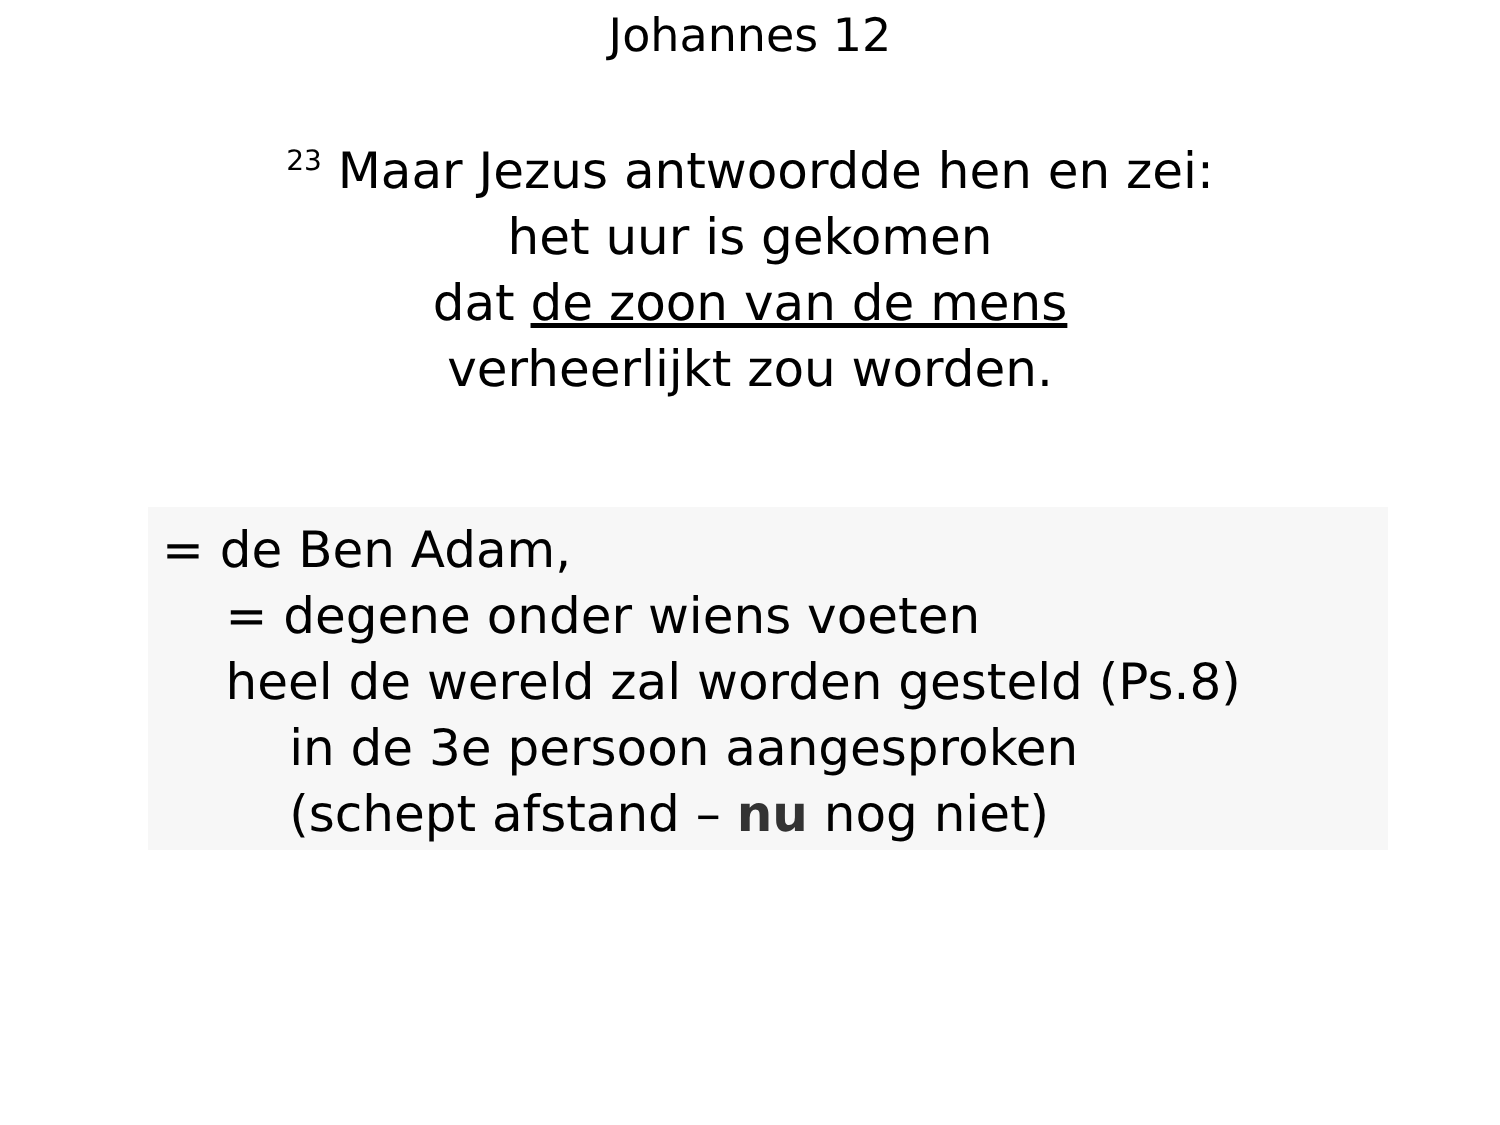Johannes 12
<sup>23</sup> Maar Jezus antwoordde hen en zei:
het uur is gekomen
dat de zoon van de mens
verheerlijkt zou worden.
= de Ben Adam,
= degene onder wiens voeten
heel de wereld zal worden gesteld (Ps.8)
in de 3e persoon aangesproken
(schept afstand – nu nog niet)